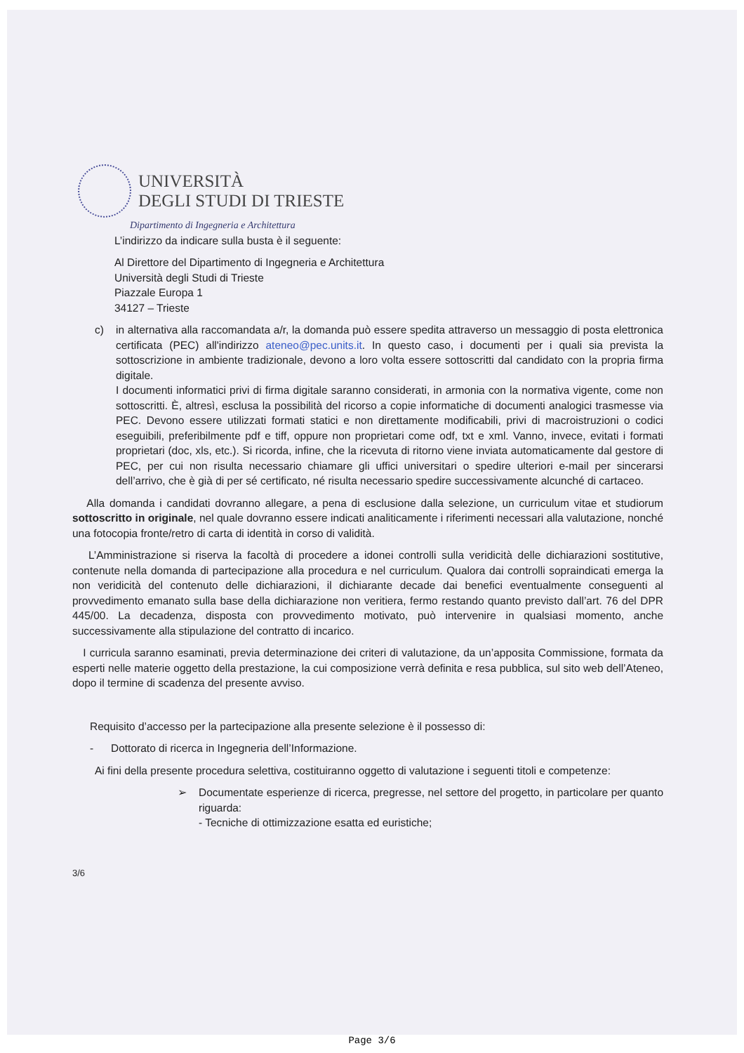UNIVERSITÀ
DEGLI STUDI DI TRIESTE
Dipartimento di Ingegneria e Architettura
L’indirizzo da indicare sulla busta è il seguente:
Al Direttore del Dipartimento di Ingegneria e Architettura
Università degli Studi di Trieste
Piazzale Europa 1
34127 – Trieste
c) in alternativa alla raccomandata a/r, la domanda può essere spedita attraverso un messaggio di posta elettronica certificata (PEC) all'indirizzo ateneo@pec.units.it. In questo caso, i documenti per i quali sia prevista la sottoscrizione in ambiente tradizionale, devono a loro volta essere sottoscritti dal candidato con la propria firma digitale.
I documenti informatici privi di firma digitale saranno considerati, in armonia con la normativa vigente, come non sottoscritti. È, altresì, esclusa la possibilità del ricorso a copie informatiche di documenti analogici trasmesse via PEC. Devono essere utilizzati formati statici e non direttamente modificabili, privi di macroistruzioni o codici eseguibili, preferibilmente pdf e tiff, oppure non proprietari come odf, txt e xml. Vanno, invece, evitati i formati proprietari (doc, xls, etc.). Si ricorda, infine, che la ricevuta di ritorno viene inviata automaticamente dal gestore di PEC, per cui non risulta necessario chiamare gli uffici universitari o spedire ulteriori e-mail per sincerarsi dell’arrivo, che è già di per sé certificato, né risulta necessario spedire successivamente alcunché di cartaceo.
Alla domanda i candidati dovranno allegare, a pena di esclusione dalla selezione, un curriculum vitae et studiorum sottoscritto in originale, nel quale dovranno essere indicati analiticamente i riferimenti necessari alla valutazione, nonché una fotocopia fronte/retro di carta di identità in corso di validità.
L’Amministrazione si riserva la facoltà di procedere a idonei controlli sulla veridicità delle dichiarazioni sostitutive, contenute nella domanda di partecipazione alla procedura e nel curriculum. Qualora dai controlli sopraindicati emerga la non veridicità del contenuto delle dichiarazioni, il dichiarante decade dai benefici eventualmente conseguenti al provvedimento emanato sulla base della dichiarazione non veritiera, fermo restando quanto previsto dall’art. 76 del DPR 445/00. La decadenza, disposta con provvedimento motivato, può intervenire in qualsiasi momento, anche successivamente alla stipulazione del contratto di incarico.
I curricula saranno esaminati, previa determinazione dei criteri di valutazione, da un’apposita Commissione, formata da esperti nelle materie oggetto della prestazione, la cui composizione verrà definita e resa pubblica, sul sito web dell’Ateneo, dopo il termine di scadenza del presente avviso.
Requisito d’accesso per la partecipazione alla presente selezione è il possesso di:
- Dottorato di ricerca in Ingegneria dell’Informazione.
Ai fini della presente procedura selettiva, costituiranno oggetto di valutazione i seguenti titoli e competenze:
➢ Documentate esperienze di ricerca, pregresse, nel settore del progetto, in particolare per quanto riguarda:
- Tecniche di ottimizzazione esatta ed euristiche;
3/6
Page 3/6